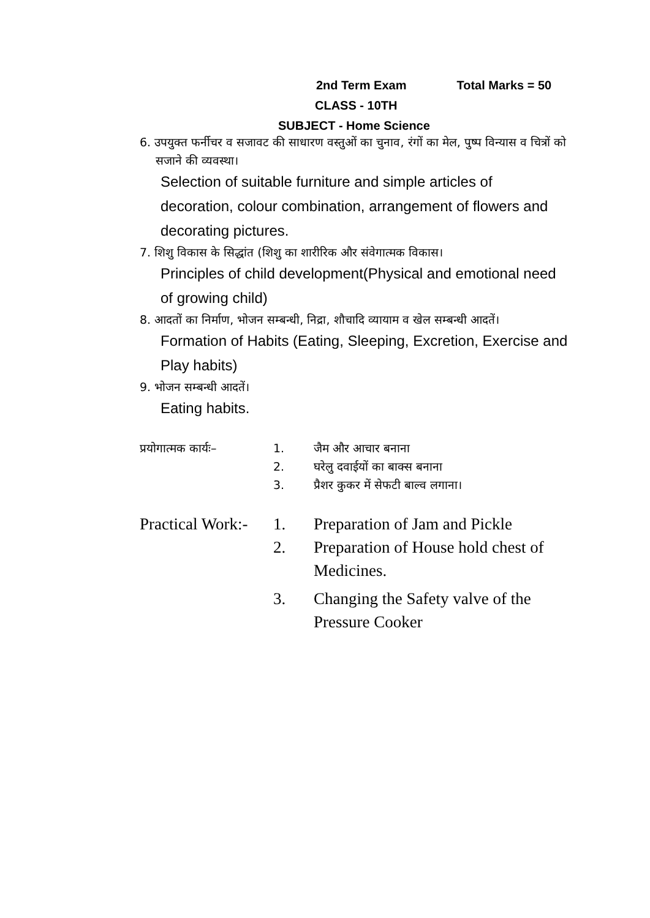2nd Term Exam Total Marks = 50
CLASS - 10TH
SUBJECT - Home Science
6. उपयुक्त फर्नीचर व सजावट की साधारण वस्तुओं का चुनाव, रंगों का मेल, पुष्प विन्यास व चित्रों को सजाने की व्यवस्था।
Selection of suitable furniture and simple articles of decoration, colour combination, arrangement of flowers and decorating pictures.
7. शिशु विकास के सिद्धांत (शिशु का शारीरिक और संवेगात्मक विकास।
Principles of child development(Physical and emotional need of growing child)
8. आदतों का निर्माण, भोजन सम्बन्धी, निद्रा, शौचादि व्यायाम व खेल सम्बन्धी आदतें।
Formation of Habits (Eating, Sleeping, Excretion, Exercise and Play habits)
9. भोजन सम्बन्धी आदतें।
Eating habits.
| प्रयोगात्मक कार्यः– | 1. | जैम और आचार बनाना |
| | 2. | घरेलु दवाईयों का बाक्स बनाना |
| | 3. | प्रैशर कुकर में सेफटी बाल्व लगाना। |
| Practical Work:- | 1. | Preparation of Jam and Pickle |
| | 2. | Preparation of House hold chest of Medicines. |
| | 3. | Changing the Safety valve of the Pressure Cooker |